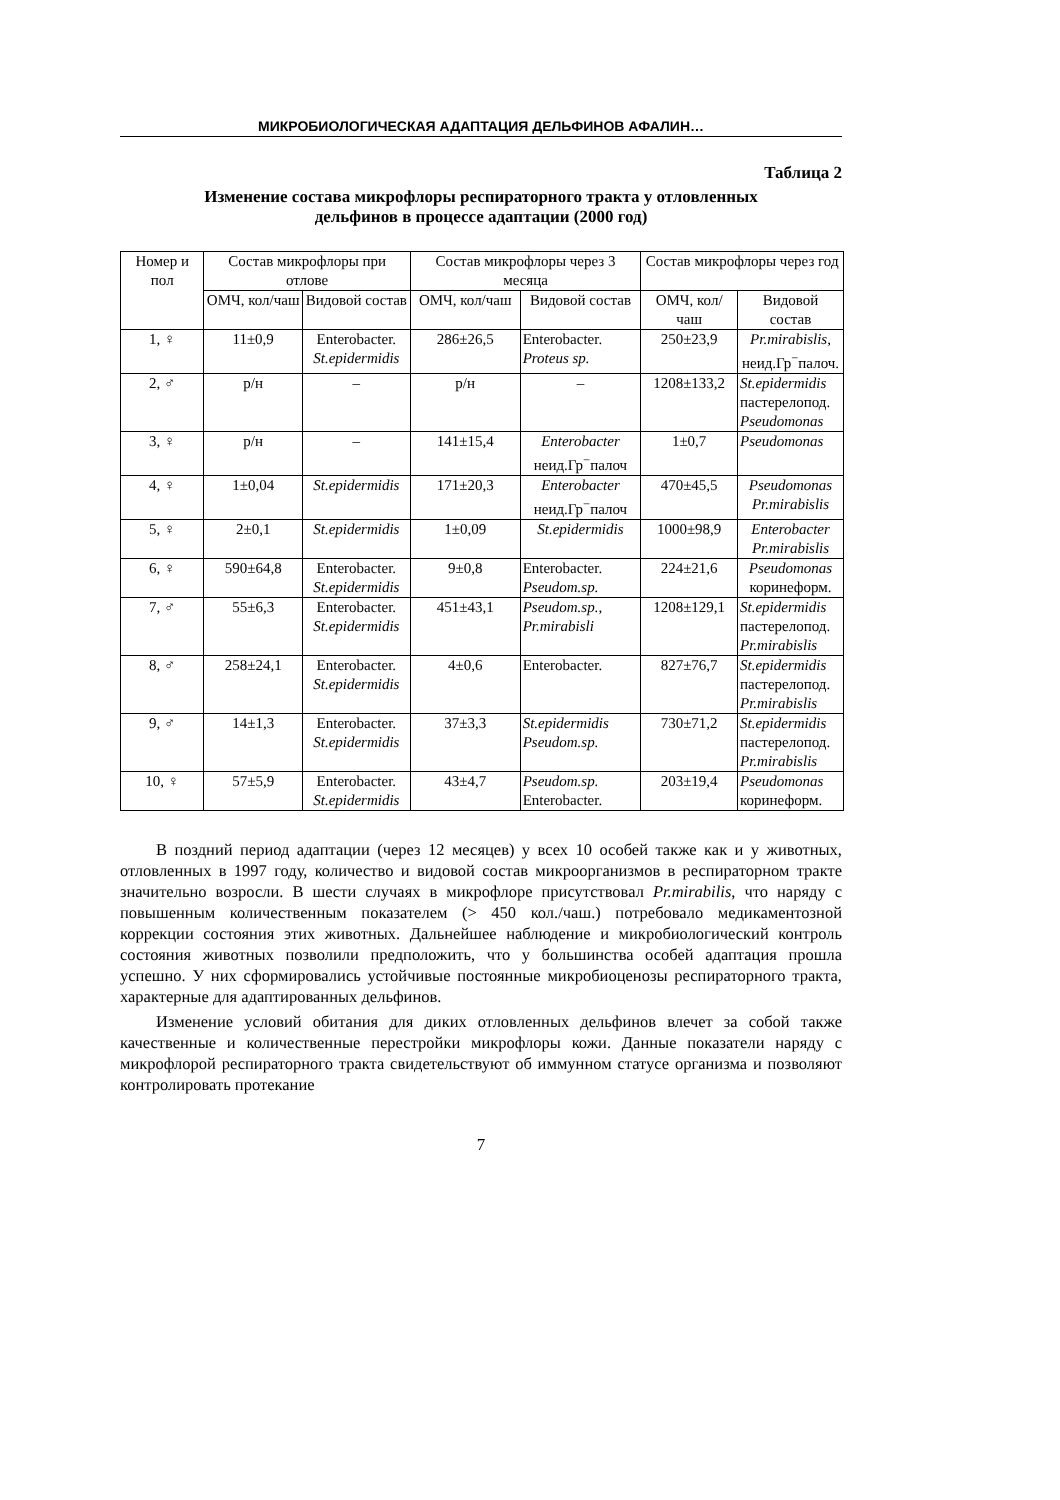МИКРОБИОЛОГИЧЕСКАЯ АДАПТАЦИЯ ДЕЛЬФИНОВ АФАЛИН…
Таблица 2
Изменение состава микрофлоры респираторного тракта у отловленных
дельфинов в процессе адаптации (2000 год)
| Номер и пол | Состав микрофлоры при отлове | | Состав микрофлоры через 3 месяца | | Состав микрофлоры через год | |
| --- | --- | --- | --- | --- | --- | --- |
| | ОМЧ, кол/чаш | Видовой состав | ОМЧ, кол/чаш | Видовой состав | ОМЧ, кол/чаш | Видовой состав |
| 1, ♀ | 11±0,9 | Enterobacter. St.epidermidis | 286±26,5 | Enterobacter. Proteus sp. | 250±23,9 | Pr.mirabislis, неид.Гр<sup>−</sup>палоч. |
| 2, ♂ | р/н | – | р/н | – | 1208±133,2 | St.epidermidis пастерелопод. Pseudomonas |
| 3, ♀ | р/н | – | 141±15,4 | Enterobacter неид.Гр<sup>−</sup>палоч | 1±0,7 | Pseudomonas |
| 4, ♀ | 1±0,04 | St.epidermidis | 171±20,3 | Enterobacter неид.Гр<sup>−</sup>палоч | 470±45,5 | Pseudomonas Pr.mirabislis |
| 5, ♀ | 2±0,1 | St.epidermidis | 1±0,09 | St.epidermidis | 1000±98,9 | Enterobacter Pr.mirabislis |
| 6, ♀ | 590±64,8 | Enterobacter. St.epidermidis | 9±0,8 | Enterobacter. Pseudom.sp. | 224±21,6 | Pseudomonas коринеформ. |
| 7, ♂ | 55±6,3 | Enterobacter. St.epidermidis | 451±43,1 | Pseudom.sp., Pr.mirabisli | 1208±129,1 | St.epidermidis пастерелопод. Pr.mirabislis |
| 8, ♂ | 258±24,1 | Enterobacter. St.epidermidis | 4±0,6 | Enterobacter. | 827±76,7 | St.epidermidis пастерелопод. Pr.mirabislis |
| 9, ♂ | 14±1,3 | Enterobacter. St.epidermidis | 37±3,3 | St.epidermidis Pseudom.sp. | 730±71,2 | St.epidermidis пастерелопод. Pr.mirabislis |
| 10, ♀ | 57±5,9 | Enterobacter. St.epidermidis | 43±4,7 | Pseudom.sp. Enterobacter. | 203±19,4 | Pseudomonas коринеформ. |
В поздний период адаптации (через 12 месяцев) у всех 10 особей также как и у животных, отловленных в 1997 году, количество и видовой состав микроорганизмов в респираторном тракте значительно возросли. В шести случаях в микрофлоре присутствовал Pr.mirabilis, что наряду с повышенным количественным показателем (> 450 кол./чаш.) потребовало медикаментозной коррекции состояния этих животных. Дальнейшее наблюдение и микробиологический контроль состояния животных позволили предположить, что у большинства особей адаптация прошла успешно. У них сформировались устойчивые постоянные микробиоценозы респираторного тракта, характерные для адаптированных дельфинов.
Изменение условий обитания для диких отловленных дельфинов влечет за собой также качественные и количественные перестройки микрофлоры кожи. Данные показатели наряду с микрофлорой респираторного тракта свидетельствуют об иммунном статусе организма и позволяют контролировать протекание
7